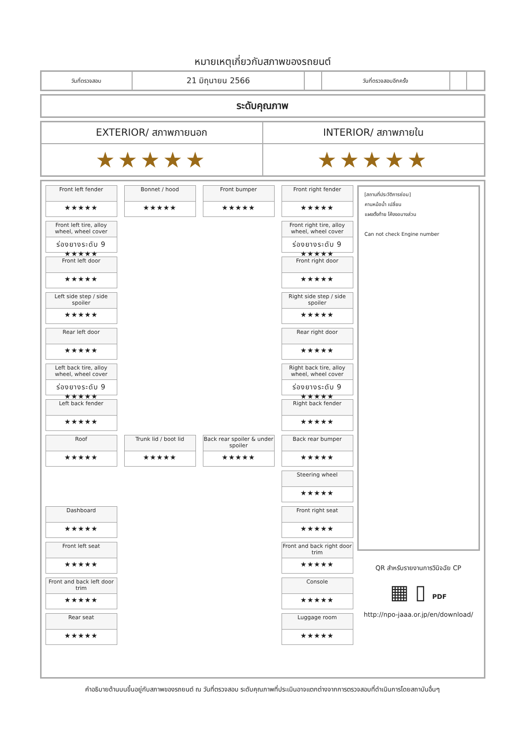หมายเหตุเกี่ยวกับสภาพของรถยนต์
| วันที่ตรวจสอบ | 21 มิถุนายน 2566 | | วันที่ตรวจสอบอีกครั้ง | | |
| ระดับคุณภาพ |
| EXTERIOR/ สภาพภายนอก | INTERIOR/ สภาพภายใน |
| ★★★★★ | ★★★★★ |
Front left fender
★★★★★
Bonnet / hood
★★★★★
Front bumper
★★★★★
Front right fender
★★★★★
Front left tire, alloy wheel, wheel cover
ร่องยางระดับ 9 ★★★★★
Front right tire, alloy wheel, wheel cover
ร่องยางระดับ 9 ★★★★★
Front left door
★★★★★
Front right door
★★★★★
Left side step / side spoiler
★★★★★
Right side step / side spoiler
★★★★★
Rear left door
★★★★★
Rear right door
★★★★★
Left back tire, alloy wheel, wheel cover
ร่องยางระดับ 9 ★★★★★
Right back tire, alloy wheel, wheel cover
ร่องยางระดับ 9 ★★★★★
Left back fender
★★★★★
Right back fender
★★★★★
Roof
★★★★★
Trunk lid / boot lid
★★★★★
Back rear spoiler & under spoiler
★★★★★
Back rear bumper
★★★★★
Steering wheel
★★★★★
Dashboard
★★★★★
Front right seat
★★★★★
Front left seat
★★★★★
Front and back right door trim
★★★★★
Front and back left door trim
★★★★★
Console
★★★★★
Rear seat
★★★★★
Luggage room
★★★★★
[สถานที่ประวัติการซ่อม]
คานหม้อน้ำ เปลี่ยน
แผงตั้งท้าย โค้งงอบางส่วน
Can not check Engine number
QR สำหรับรายงานการวินิจฉัย CP
▦ ▯ PDF
http://npo-jaaa.or.jp/en/download/
คำอธิบายด้านบนขึ้นอยู่กับสภาพของรถยนต์ ณ วันที่ตรวจสอบ ระดับคุณภาพที่ประเมินอาจแตกต่างจากการตรวจสอบที่ดำเนินการโดยสถาบันอื่นๆ